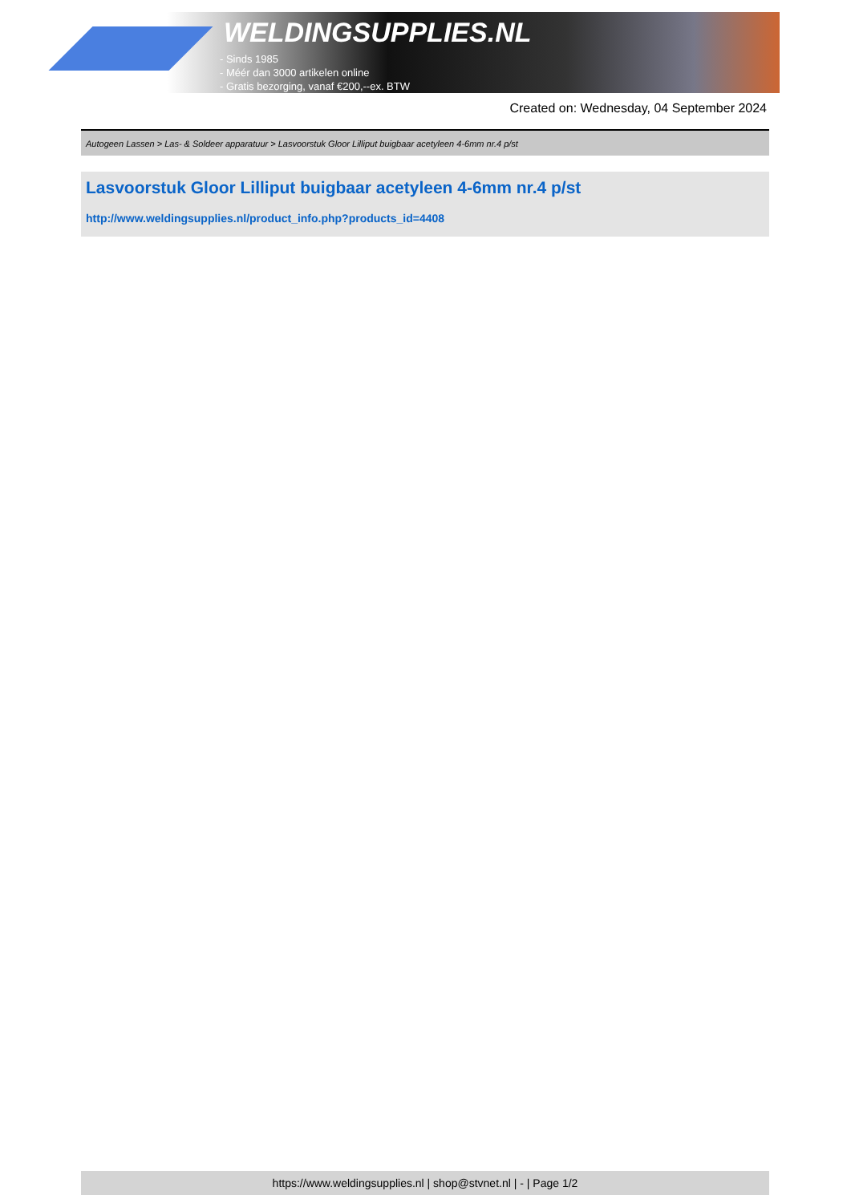WELDINGSUPPLIES.NL
- Sinds 1985
- Méér dan 3000 artikelen online
- Gratis bezorging, vanaf €200,--ex. BTW
Created on: Wednesday, 04 September 2024
Autogeen Lassen > Las- & Soldeer apparatuur > Lasvoorstuk Gloor Lilliput buigbaar acetyleen 4-6mm nr.4 p/st
Lasvoorstuk Gloor Lilliput buigbaar acetyleen 4-6mm nr.4 p/st
http://www.weldingsupplies.nl/product_info.php?products_id=4408
https://www.weldingsupplies.nl | shop@stvnet.nl | - | Page 1/2